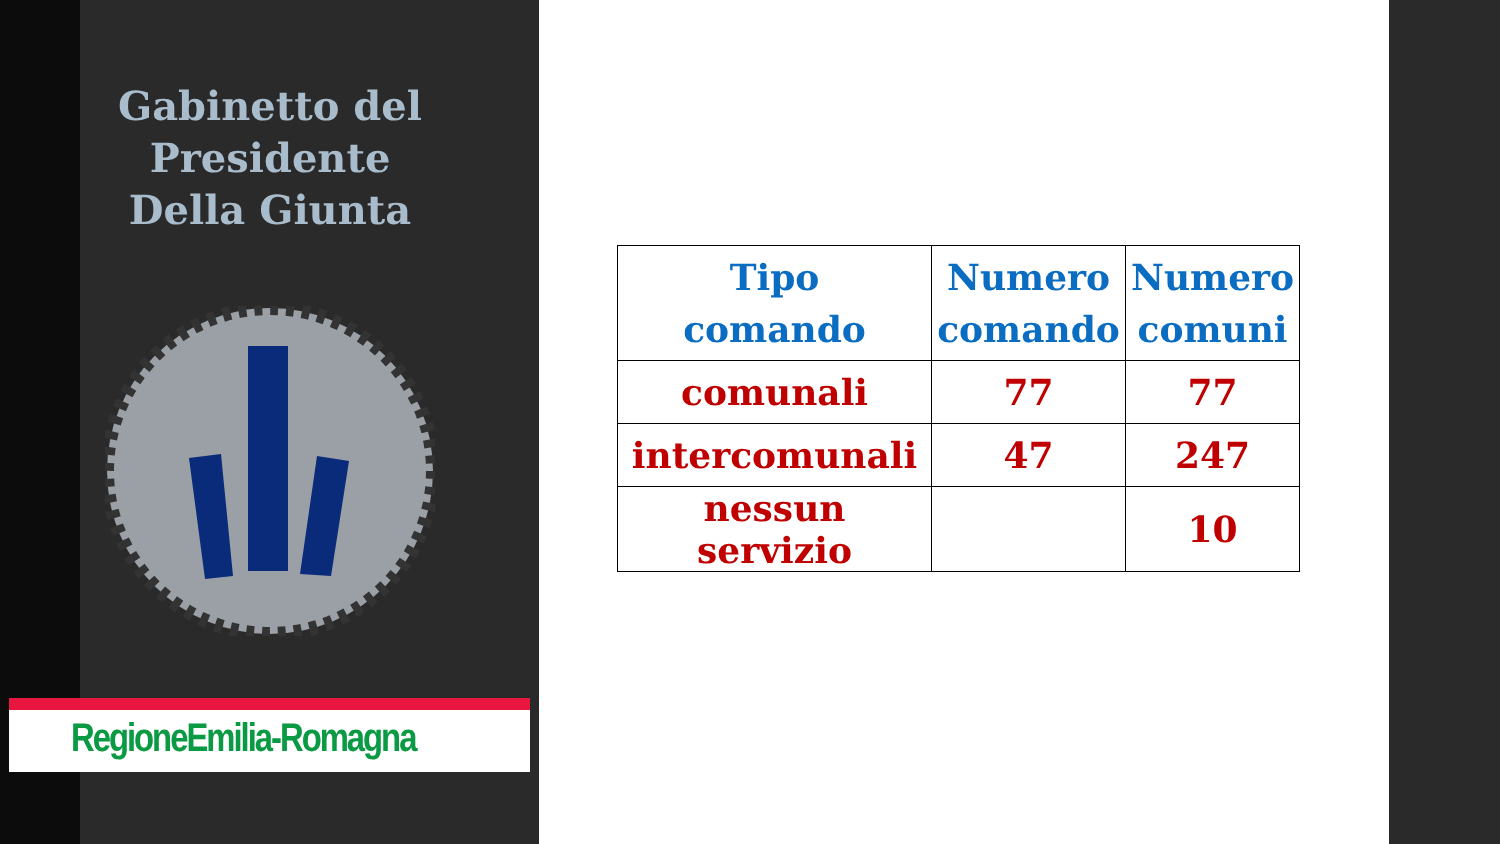Gabinetto del Presidente
Della Giunta
RegioneEmilia-Romagna
| Tipo comando | Numero comando | Numero comuni |
| comunali | 77 | 77 |
| intercomunali | 47 | 247 |
| nessun servizio | | 10 |